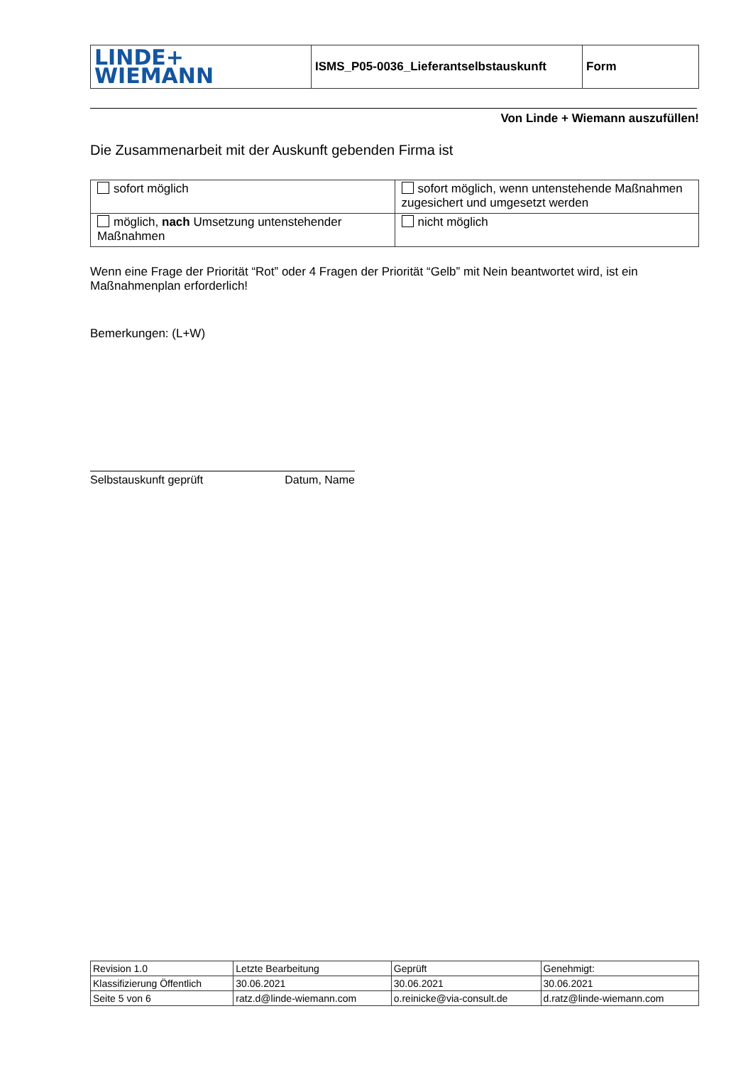| LINDE+ WIEMANN | ISMS_P05-0036_Lieferantselbstauskunft | Form |
Von Linde + Wiemann auszufüllen!
Die Zusammenarbeit mit der Auskunft gebenden Firma ist
| sofort möglich | sofort möglich, wenn untenstehende Maßnahmen zugesichert und umgesetzt werden |
| möglich, nach Umsetzung untenstehender Maßnahmen | nicht möglich |
Wenn eine Frage der Priorität “Rot” oder 4 Fragen der Priorität “Gelb” mit Nein beantwortet wird, ist ein Maßnahmenplan erforderlich!
Bemerkungen: (L+W)
Selbstauskunft geprüft Datum, Name
| Revision 1.0 | Letzte Bearbeitung | Geprüft | Genehmigt: |
| Klassifizierung Öffentlich | 30.06.2021 | 30.06.2021 | 30.06.2021 |
| Seite 5 von 6 | ratz.d@linde-wiemann.com | o.reinicke@via-consult.de | d.ratz@linde-wiemann.com |